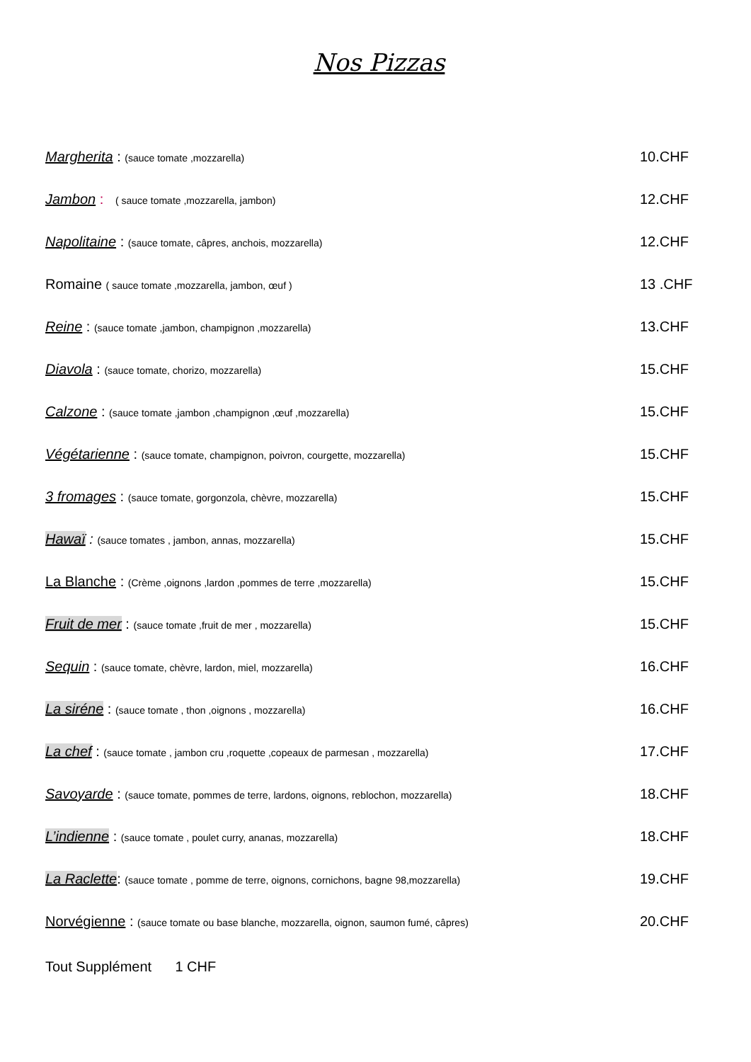Nos Pizzas
Margherita : (sauce tomate ,mozzarella)
10.CHF
Jambon : ( sauce tomate ,mozzarella, jambon)
12.CHF
Napolitaine : (sauce tomate, câpres, anchois, mozzarella)
12.CHF
Romaine ( sauce tomate ,mozzarella, jambon, œuf )
13 .CHF
Reine : (sauce tomate ,jambon, champignon ,mozzarella)
13.CHF
Diavola : (sauce tomate, chorizo, mozzarella)
15.CHF
Calzone : (sauce tomate ,jambon ,champignon ,œuf ,mozzarella)
15.CHF
Végétarienne : (sauce tomate, champignon, poivron, courgette, mozzarella)
15.CHF
3 fromages : (sauce tomate, gorgonzola, chèvre, mozzarella)
15.CHF
Hawaï : (sauce tomates , jambon, annas, mozzarella)
15.CHF
La Blanche : (Crème ,oignons ,lardon ,pommes de terre ,mozzarella)
15.CHF
Fruit de mer : (sauce tomate ,fruit de mer , mozzarella)
15.CHF
Sequin : (sauce tomate, chèvre, lardon, miel, mozzarella)
16.CHF
La siréne : (sauce tomate , thon ,oignons , mozzarella)
16.CHF
La chef : (sauce tomate , jambon cru ,roquette ,copeaux de parmesan , mozzarella)
17.CHF
Savoyarde : (sauce tomate, pommes de terre, lardons, oignons, reblochon, mozzarella)
18.CHF
L’indienne : (sauce tomate , poulet curry, ananas, mozzarella)
18.CHF
La Raclette: (sauce tomate , pomme de terre, oignons, cornichons, bagne 98,mozzarella)
19.CHF
Norvégienne : (sauce tomate ou base blanche, mozzarella, oignon, saumon fumé, câpres)
20.CHF
Tout Supplément 1 CHF